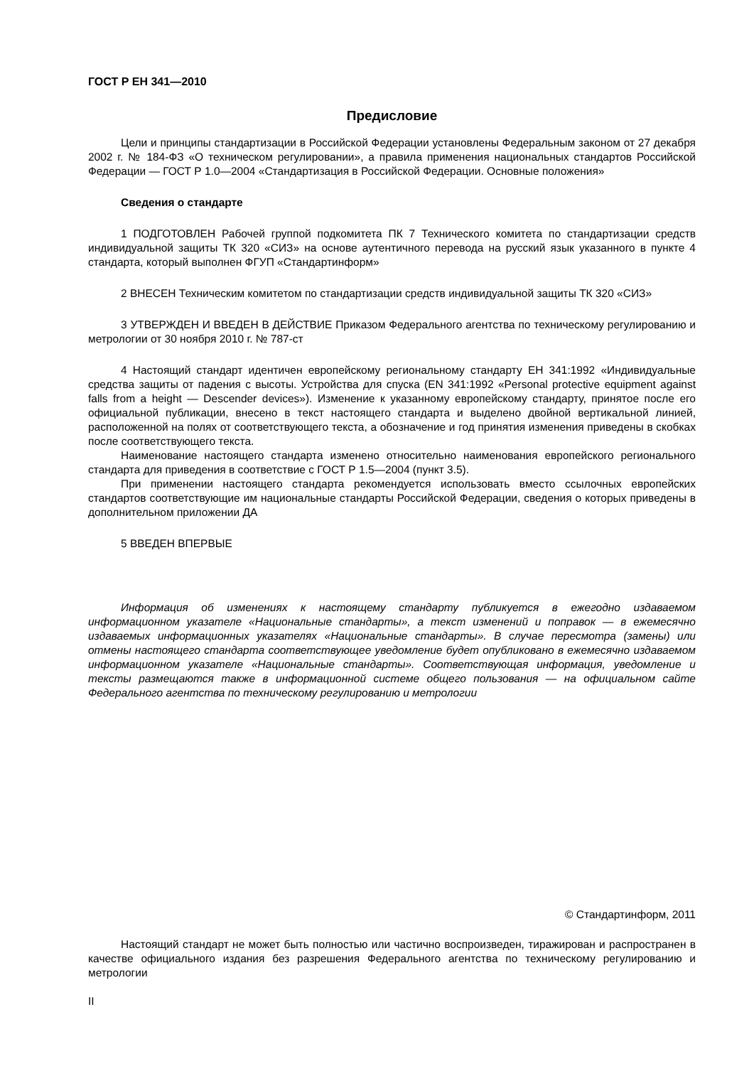ГОСТ Р ЕН 341—2010
Предисловие
Цели и принципы стандартизации в Российской Федерации установлены Федеральным законом от 27 декабря 2002 г. № 184-ФЗ «О техническом регулировании», а правила применения национальных стандартов Российской Федерации — ГОСТ Р 1.0—2004 «Стандартизация в Российской Федерации. Основные положения»
Сведения о стандарте
1 ПОДГОТОВЛЕН Рабочей группой подкомитета ПК 7 Технического комитета по стандартизации средств индивидуальной защиты ТК 320 «СИЗ» на основе аутентичного перевода на русский язык указанного в пункте 4 стандарта, который выполнен ФГУП «Стандартинформ»
2 ВНЕСЕН Техническим комитетом по стандартизации средств индивидуальной защиты ТК 320 «СИЗ»
3 УТВЕРЖДЕН И ВВЕДЕН В ДЕЙСТВИЕ Приказом Федерального агентства по техническому регулированию и метрологии от 30 ноября 2010 г. № 787-ст
4 Настоящий стандарт идентичен европейскому региональному стандарту ЕН 341:1992 «Индивидуальные средства защиты от падения с высоты. Устройства для спуска (EN 341:1992 «Personal protective equipment against falls from a height — Descender devices»). Изменение к указанному европейскому стандарту, принятое после его официальной публикации, внесено в текст настоящего стандарта и выделено двойной вертикальной линией, расположенной на полях от соответствующего текста, а обозначение и год принятия изменения приведены в скобках после соответствующего текста.
Наименование настоящего стандарта изменено относительно наименования европейского регионального стандарта для приведения в соответствие с ГОСТ Р 1.5—2004 (пункт 3.5).
При применении настоящего стандарта рекомендуется использовать вместо ссылочных европейских стандартов соответствующие им национальные стандарты Российской Федерации, сведения о которых приведены в дополнительном приложении ДА
5 ВВЕДЕН ВПЕРВЫЕ
Информация об изменениях к настоящему стандарту публикуется в ежегодно издаваемом информационном указателе «Национальные стандарты», а текст изменений и поправок — в ежемесячно издаваемых информационных указателях «Национальные стандарты». В случае пересмотра (замены) или отмены настоящего стандарта соответствующее уведомление будет опубликовано в ежемесячно издаваемом информационном указателе «Национальные стандарты». Соответствующая информация, уведомление и тексты размещаются также в информационной системе общего пользования — на официальном сайте Федерального агентства по техническому регулированию и метрологии
© Стандартинформ, 2011
Настоящий стандарт не может быть полностью или частично воспроизведен, тиражирован и распространен в качестве официального издания без разрешения Федерального агентства по техническому регулированию и метрологии
II